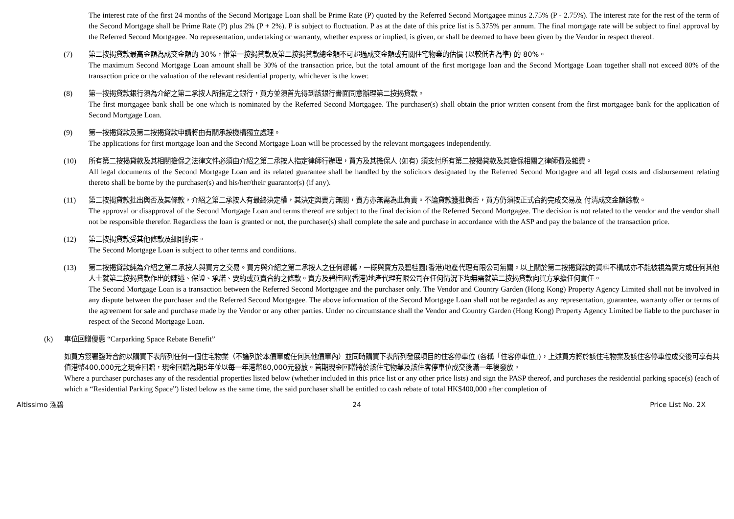The interest rate of the first 24 months of the Second Mortgage Loan shall be Prime Rate (P) quoted by the Referred Second Mortgagee minus 2.75% (P - 2.75%). The interest rate for the rest of the term of the Second Mortgage shall be Prime Rate (P) plus 2% (P + 2%). P is subject to fluctuation. P as at the date of this price list is 5.375% per annum. The final mortgage rate will be subject to final approval by the Referred Second Mortgagee. No representation, undertaking or warranty, whether express or implied, is given, or shall be deemed to have been given by the Vendor in respect thereof.
(7) 第二按揭貸款最高金額為成交金額的 30%，惟第一按揭貸款及第二按揭貸款總金額不可超過成交金額或有關住宅物業的估價 (以較低者為準) 的 80%。
The maximum Second Mortgage Loan amount shall be 30% of the transaction price, but the total amount of the first mortgage loan and the Second Mortgage Loan together shall not exceed 80% of the transaction price or the valuation of the relevant residential property, whichever is the lower.
(8) 第一按揭貸款銀行須為介紹之第二承按人所指定之銀行，買方並須首先得到該銀行書面同意辦理第二按揭貸款。
The first mortgagee bank shall be one which is nominated by the Referred Second Mortgagee. The purchaser(s) shall obtain the prior written consent from the first mortgagee bank for the application of Second Mortgage Loan.
(9) 第一按揭貸款及第二按揭貸款申請將由有關承按機構獨立處理。
The applications for first mortgage loan and the Second Mortgage Loan will be processed by the relevant mortgagees independently.
(10) 所有第二按揭貸款及其相關擔保之法律文件必須由介紹之第二承按人指定律師行辦理，買方及其擔保人 (如有) 須支付所有第二按揭貸款及其擔保相關之律師費及雜費。
All legal documents of the Second Mortgage Loan and its related guarantee shall be handled by the solicitors designated by the Referred Second Mortgagee and all legal costs and disbursement relating thereto shall be borne by the purchaser(s) and his/her/their guarantor(s) (if any).
(11) 第二按揭貸款批出與否及其條款，介紹之第二承按人有最終決定權，其決定與賣方無關，賣方亦無需為此負責。不論貸款獲批與否，買方仍須按正式合約完成交易及 付清成交金額餘款。
The approval or disapproval of the Second Mortgage Loan and terms thereof are subject to the final decision of the Referred Second Mortgagee. The decision is not related to the vendor and the vendor shall not be responsible therefor. Regardless the loan is granted or not, the purchaser(s) shall complete the sale and purchase in accordance with the ASP and pay the balance of the transaction price.
(12) 第二按揭貸款受其他條款及細則約束。
The Second Mortgage Loan is subject to other terms and conditions.
(13) 第二按揭貸款純為介紹之第二承按人與買方之交易。買方與介紹之第二承按人之任何轇轕，一概與賣方及碧桂園(香港)地產代理有限公司無關。以上關於第二按揭貸款的資料不構成亦不能被視為賣方或任何其他人士就第二按揭貸款作出的陳述、保證、承諾、要約或買賣合約之條款。賣方及碧桂園(香港)地產代理有限公司在任何情況下均無需就第二按揭貸款向買方承擔任何責任。
The Second Mortgage Loan is a transaction between the Referred Second Mortgagee and the purchaser only. The Vendor and Country Garden (Hong Kong) Property Agency Limited shall not be involved in any dispute between the purchaser and the Referred Second Mortgagee. The above information of the Second Mortgage Loan shall not be regarded as any representation, guarantee, warranty offer or terms of the agreement for sale and purchase made by the Vendor or any other parties. Under no circumstance shall the Vendor and Country Garden (Hong Kong) Property Agency Limited be liable to the purchaser in respect of the Second Mortgage Loan.
(k) 車位回贈優惠 “Carparking Space Rebate Benefit”
如買方簽署臨時合約以購買下表所列任何一個住宅物業（不論列於本價單或任何其他價單內）並同時購買下表所列發展項目的住客停車位 (各稱「住客停車位」)，上述買方將於該住宅物業及該住客停車位成交後可享有共值港幣400,000元之現金回贈，現金回贈為期5年並以每一年港幣80,000元發放。首期現金回贈將於該住宅物業及該住客停車位成交後滿一年後發放。
Where a purchaser purchases any of the residential properties listed below (whether included in this price list or any other price lists) and sign the PASP thereof, and purchases the residential parking space(s) (each of which a “Residential Parking Space”) listed below as the same time, the said purchaser shall be entitled to cash rebate of total HK$400,000 after completion of
Altissimo 泓碧 24 Price List No. 2X